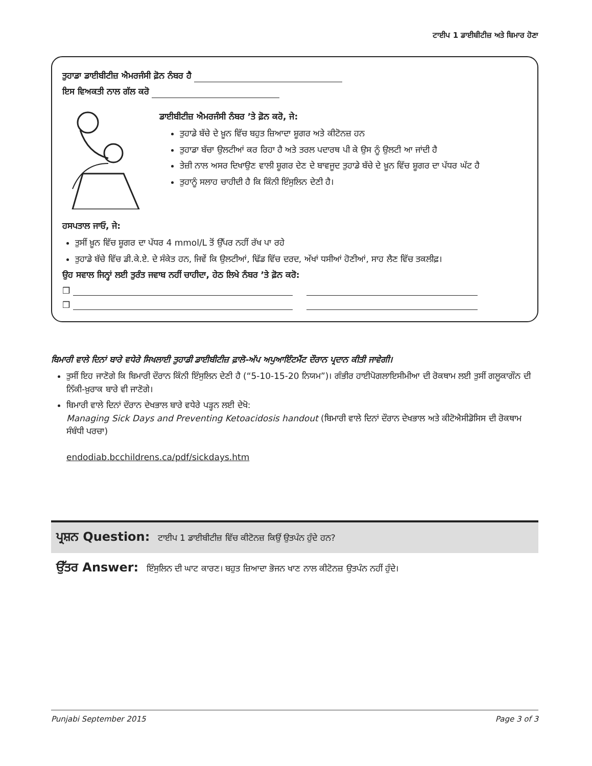ਟਾਈਪ 1 ਡਾਈਬੀਟੀਜ਼ ਅਤੇ ਬਿਮਾਰ ਹੋਣਾ
ਤੁਹਾਡਾ ਡਾਈਬੀਟੀਜ਼ ਐਮਰਜੰਸੀ ਫ਼ੋਨ ਨੰਬਰ ਹੈ
ਇਸ ਵਿਅਕਤੀ ਨਾਲ ਗੱਲ ਕਰੋ
ਡਾਈਬੀਟੀਜ਼ ਐਮਰਜੰਸੀ ਨੰਬਰ ’ਤੇ ਫ਼ੋਨ ਕਰੋ, ਜੇ:
ਤੁਹਾਡੇ ਬੱਚੇ ਦੇ ਖ਼ੂਨ ਵਿੱਚ ਬਹੁਤ ਜ਼ਿਆਦਾ ਸ਼ੂਗਰ ਅਤੇ ਕੀਟੋਨਜ਼ ਹਨ
ਤੁਹਾਡਾ ਬੱਚਾ ਉਲਟੀਆਂ ਕਰ ਰਿਹਾ ਹੈ ਅਤੇ ਤਰਲ ਪਦਾਰਥ ਪੀ ਕੇ ਉਸ ਨੂੰ ਉਲਟੀ ਆ ਜਾਂਦੀ ਹੈ
ਤੇਜ਼ੀ ਨਾਲ ਅਸਰ ਦਿਖਾਉਣ ਵਾਲੀ ਸ਼ੂਗਰ ਦੇਣ ਦੇ ਬਾਵਜੂਦ ਤੁਹਾਡੇ ਬੱਚੇ ਦੇ ਖ਼ੂਨ ਵਿੱਚ ਸ਼ੂਗਰ ਦਾ ਪੱਧਰ ਘੱਟ ਹੈ
ਤੁਹਾਨੂੰ ਸਲਾਹ ਚਾਹੀਦੀ ਹੈ ਕਿ ਕਿੰਨੀ ਇੰਸੁਲਿਨ ਦੇਣੀ ਹੈ।
ਹਸਪਤਾਲ ਜਾਓ, ਜੇ:
ਤੁਸੀਂ ਖ਼ੂਨ ਵਿੱਚ ਸ਼ੂਗਰ ਦਾ ਪੱਧਰ 4 mmol/L ਤੋਂ ਉੱਪਰ ਨਹੀਂ ਰੱਖ ਪਾ ਰਹੇ
ਤੁਹਾਡੇ ਬੱਚੇ ਵਿੱਚ ਡੀ.ਕੇ.ਏ. ਦੇ ਸੰਕੇਤ ਹਨ, ਜਿਵੇਂ ਕਿ ਉਲਟੀਆਂ, ਢਿੱਡ ਵਿੱਚ ਦਰਦ, ਅੱਖਾਂ ਧਸੀਆਂ ਹੋਣੀਆਂ, ਸਾਹ ਲੈਣ ਵਿੱਚ ਤਕਲੀਫ਼।
ਉਹ ਸਵਾਲ ਜਿਨ੍ਹਾਂ ਲਈ ਤੁਰੰਤ ਜਵਾਬ ਨਹੀਂ ਚਾਹੀਦਾ, ਹੇਠ ਲਿਖੇ ਨੰਬਰ ’ਤੇ ਫ਼ੋਨ ਕਰੋ:
❒
❒
ਬਿਮਾਰੀ ਵਾਲੇ ਦਿਨਾਂ ਬਾਰੇ ਵਧੇਰੇ ਸਿਖਲਾਈ ਤੁਹਾਡੀ ਡਾਈਬੀਟੀਜ਼ ਫ਼ਾਲੋ-ਅੱਪ ਅਪੁਆਇੰਟਮੈਂਟ ਦੌਰਾਨ ਪ੍ਰਦਾਨ ਕੀਤੀ ਜਾਵੇਗੀ।
ਤੁਸੀਂ ਇਹ ਜਾਣੋਗੇ ਕਿ ਬਿਮਾਰੀ ਦੌਰਾਨ ਕਿੰਨੀ ਇੰਸੁਲਿਨ ਦੇਣੀ ਹੈ (“5-10-15-20 ਨਿਯਮ”)। ਗੰਭੀਰ ਹਾਈਪੋਗਲਾਇਸੀਮੀਆ ਦੀ ਰੋਕਥਾਮ ਲਈ ਤੁਸੀਂ ਗਲੂਕਾਗੌਨ ਦੀ ਨਿੱਕੀ-ਖ਼ੁਰਾਕ ਬਾਰੇ ਵੀ ਜਾਣੋਗੇ।
ਬਿਮਾਰੀ ਵਾਲੇ ਦਿਨਾਂ ਦੌਰਾਨ ਦੇਖਭਾਲ ਬਾਰੇ ਵਧੇਰੇ ਪੜ੍ਹਨ ਲਈ ਦੇਖੋ:
Managing Sick Days and Preventing Ketoacidosis handout (ਬਿਮਾਰੀ ਵਾਲੇ ਦਿਨਾਂ ਦੌਰਾਨ ਦੇਖਭਾਲ ਅਤੇ ਕੀਟੋਐਸੀਡੋਸਿਸ ਦੀ ਰੋਕਥਾਮ ਸੰਬੰਧੀ ਪਰਚਾ)
endodiab.bcchildrens.ca/pdf/sickdays.htm
ਪ੍ਰਸ਼ਨ Question: ਟਾਈਪ 1 ਡਾਈਬੀਟੀਜ਼ ਵਿੱਚ ਕੀਟੋਨਜ਼ ਕਿਉਂ ਉਤਪੰਨ ਹੁੰਦੇ ਹਨ?
ਉੱਤਰ Answer: ਇੰਸੁਲਿਨ ਦੀ ਘਾਟ ਕਾਰਣ। ਬਹੁਤ ਜ਼ਿਆਦਾ ਭੋਜਨ ਖਾਣ ਨਾਲ ਕੀਟੋਨਜ਼ ਉਤਪੰਨ ਨਹੀਂ ਹੁੰਦੇ।
Punjabi September 2015 Page 3 of 3